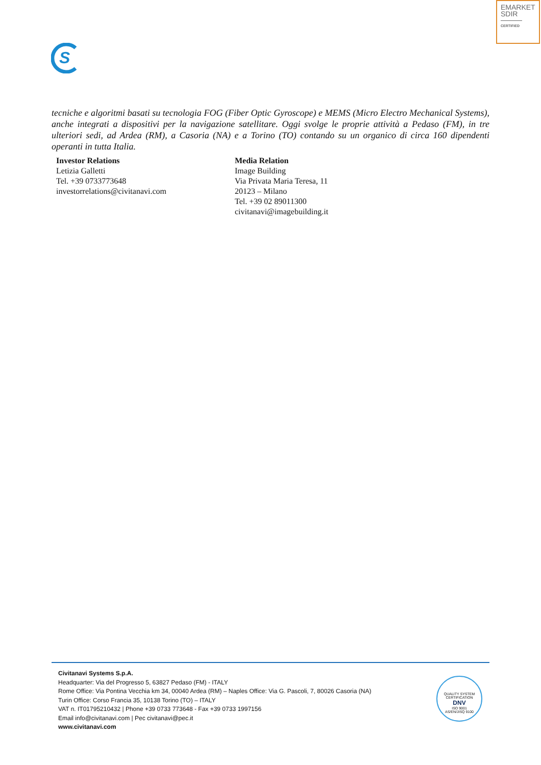EMARKET
SDIR
CERTIFIED
S
tecniche e algoritmi basati su tecnologia FOG (Fiber Optic Gyroscope) e MEMS (Micro Electro Mechanical Systems), anche integrati a dispositivi per la navigazione satellitare. Oggi svolge le proprie attività a Pedaso (FM), in tre ulteriori sedi, ad Ardea (RM), a Casoria (NA) e a Torino (TO) contando su un organico di circa 160 dipendenti operanti in tutta Italia.
Investor Relations
Letizia Galletti
Tel. +39 0733773648
investorrelations@civitanavi.com
Media Relation
Image Building
Via Privata Maria Teresa, 11
20123 – Milano
Tel. +39 02 89011300
civitanavi@imagebuilding.it
Civitanavi Systems S.p.A.
Headquarter: Via del Progresso 5, 63827 Pedaso (FM) - ITALY
Rome Office: Via Pontina Vecchia km 34, 00040 Ardea (RM) – Naples Office: Via G. Pascoli, 7, 80026 Casoria (NA)
Turin Office: Corso Francia 35, 10138 Torino (TO) – ITALY
VAT n. IT01795210432 | Phone +39 0733 773648 - Fax +39 0733 1997156
Email info@civitanavi.com | Pec civitanavi@pec.it
www.civitanavi.com
QUALITY SYSTEM CERTIFICATION
DNV
ISO 9001
AS/EN/JISQ 9100